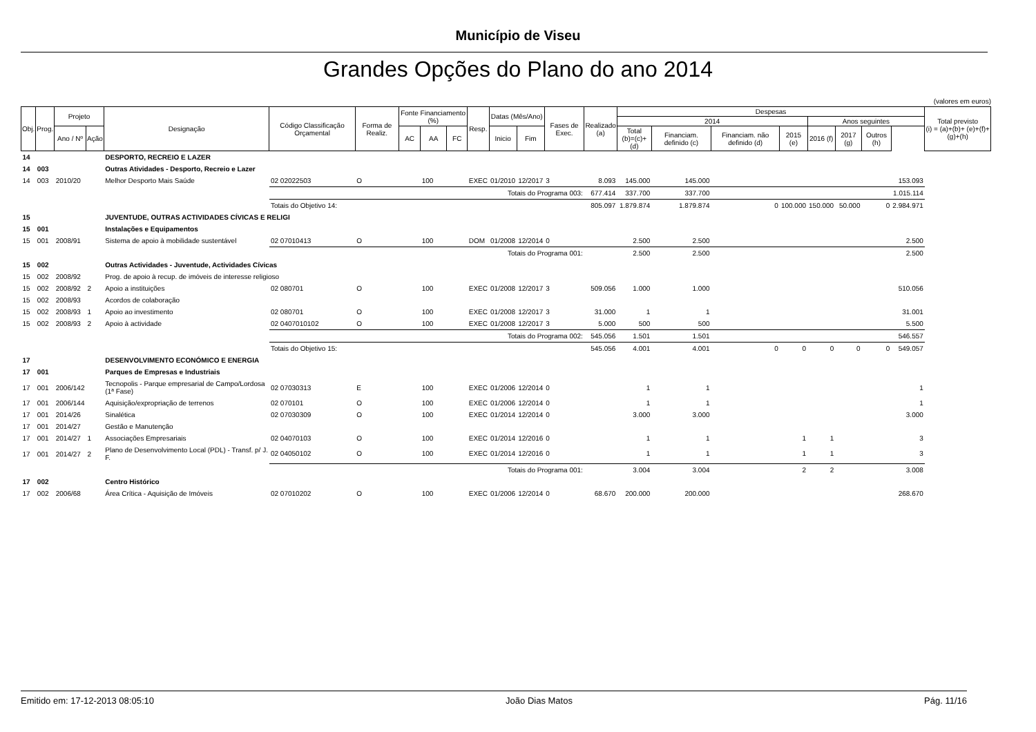Município de Viseu
Grandes Opções do Plano do ano 2014
(valores em euros)
| Obj. | Prog. | Projeto | | Designação | Código Classificação Orçamental | Forma de Realiz. | Fonte Financiamento (%) | | | Resp. | Datas (Mês/Ano) | | Fases de Exec. | Realizado (a) | Despesas | | | | | | | | Total previsto (i) = (a)+(b)+ (e)+(f)+(g)+(h) |
| --- | --- | --- | --- | --- | --- | --- | --- | --- | --- | --- | --- | --- | --- | --- | --- | --- | --- | --- | --- | --- | --- | --- | --- |
| | | | | | | | | | | | | | | | 2014 | | | | Anos seguintes | | | | |
| | | Ano / Nº | Ação | | | | AC | AA | FC | | Inicio | Fim | | | Total (b)=(c)+(d) | Financiam. definido (c) | Financiam. não definido (d) | 2015 (e) | 2016 (f) | 2017 (g) | Outros (h) | | |
| 14 | | | | DESPORTO, RECREIO E LAZER | | | | | | | | | | | | | | | | | | | |
| 14 | 003 | | | Outras Atividades - Desporto, Recreio e Lazer | | | | | | | | | | | | | | | | | | | |
| 14 | 003 | 2010/20 | | Melhor Desporto Mais Saúde | 02 02022503 | O | | 100 | | EXEC | 01/2010 | 12/2017 | 3 | 8.093 | 145.000 | 145.000 | | | | | | 153.093 | |
| | | | | | Totais do Programa 003: | | | | | | | | | 677.414 | 337.700 | 337.700 | | | | | | 1.015.114 | |
| | | | | | Totais do Objetivo 14: | | | | | | | | | 805.097 | 1.879.874 | 1.879.874 | 0 | 100.000 | 150.000 | 50.000 | 0 | 2.984.971 | |
| 15 | | | | JUVENTUDE, OUTRAS ACTIVIDADES CÍVICAS E RELIGI | | | | | | | | | | | | | | | | | | | |
| 15 | 001 | | | Instalações e Equipamentos | | | | | | | | | | | | | | | | | | | |
| 15 | 001 | 2008/91 | | Sistema de apoio à mobilidade sustentável | 02 07010413 | O | | 100 | | DOM | 01/2008 | 12/2014 | 0 | | 2.500 | 2.500 | | | | | | 2.500 | |
| | | | | | Totais do Programa 001: | | | | | | | | | | 2.500 | 2.500 | | | | | | 2.500 | |
| 15 | 002 | | | Outras Actividades - Juventude, Actividades Cívicas | | | | | | | | | | | | | | | | | | | |
| 15 | 002 | 2008/92 | | Prog. de apoio à recup. de imóveis de interesse religioso | | | | | | | | | | | | | | | | | | | |
| 15 | 002 | 2008/92 | 2 | Apoio a instituições | 02 080701 | O | | 100 | | EXEC | 01/2008 | 12/2017 | 3 | 509.056 | 1.000 | 1.000 | | | | | | 510.056 | |
| 15 | 002 | 2008/93 | | Acordos de colaboração | | | | | | | | | | | | | | | | | | | |
| 15 | 002 | 2008/93 | 1 | Apoio ao investimento | 02 080701 | O | | 100 | | EXEC | 01/2008 | 12/2017 | 3 | 31.000 | 1 | 1 | | | | | | 31.001 | |
| 15 | 002 | 2008/93 | 2 | Apoio à actividade | 02 0407010102 | O | | 100 | | EXEC | 01/2008 | 12/2017 | 3 | 5.000 | 500 | 500 | | | | | | 5.500 | |
| | | | | | Totais do Programa 002: | | | | | | | | | 545.056 | 1.501 | 1.501 | | | | | | 546.557 | |
| | | | | | Totais do Objetivo 15: | | | | | | | | | 545.056 | 4.001 | 4.001 | 0 | 0 | 0 | 0 | 0 | 549.057 | |
| 17 | | | | DESENVOLVIMENTO ECONÓMICO E ENERGIA | | | | | | | | | | | | | | | | | | | |
| 17 | 001 | | | Parques de Empresas e Industriais | | | | | | | | | | | | | | | | | | | |
| 17 | 001 | 2006/142 | | Tecnopolis - Parque empresarial de Campo/Lordosa (1ª Fase) | 02 07030313 | E | | 100 | | EXEC | 01/2006 | 12/2014 | 0 | | 1 | 1 | | | | | | 1 | |
| 17 | 001 | 2006/144 | | Aquisição/expropriação de terrenos | 02 070101 | O | | 100 | | EXEC | 01/2006 | 12/2014 | 0 | | 1 | 1 | | | | | | 1 | |
| 17 | 001 | 2014/26 | | Sinalética | 02 07030309 | O | | 100 | | EXEC | 01/2014 | 12/2014 | 0 | | 3.000 | 3.000 | | | | | | 3.000 | |
| 17 | 001 | 2014/27 | | Gestão e Manutenção | | | | | | | | | | | | | | | | | | | |
| 17 | 001 | 2014/27 | 1 | Associações Empresariais | 02 04070103 | O | | 100 | | EXEC | 01/2014 | 12/2016 | 0 | | 1 | 1 | | 1 | 1 | | | 3 | |
| 17 | 001 | 2014/27 | 2 | Plano de Desenvolvimento Local (PDL) - Transf. p/ J. F. | 02 04050102 | O | | 100 | | EXEC | 01/2014 | 12/2016 | 0 | | 1 | 1 | | 1 | 1 | | | 3 | |
| | | | | | Totais do Programa 001: | | | | | | | | | | 3.004 | 3.004 | | 2 | 2 | | | 3.008 | |
| 17 | 002 | | | Centro Histórico | | | | | | | | | | | | | | | | | | | |
| 17 | 002 | 2006/68 | | Área Crítica - Aquisição de Imóveis | 02 07010202 | O | | 100 | | EXEC | 01/2006 | 12/2014 | 0 | 68.670 | 200.000 | 200.000 | | | | | | 268.670 | |
Emitido em: 17-12-2013 08:05:10 João Dias Matos Pág. 11/16